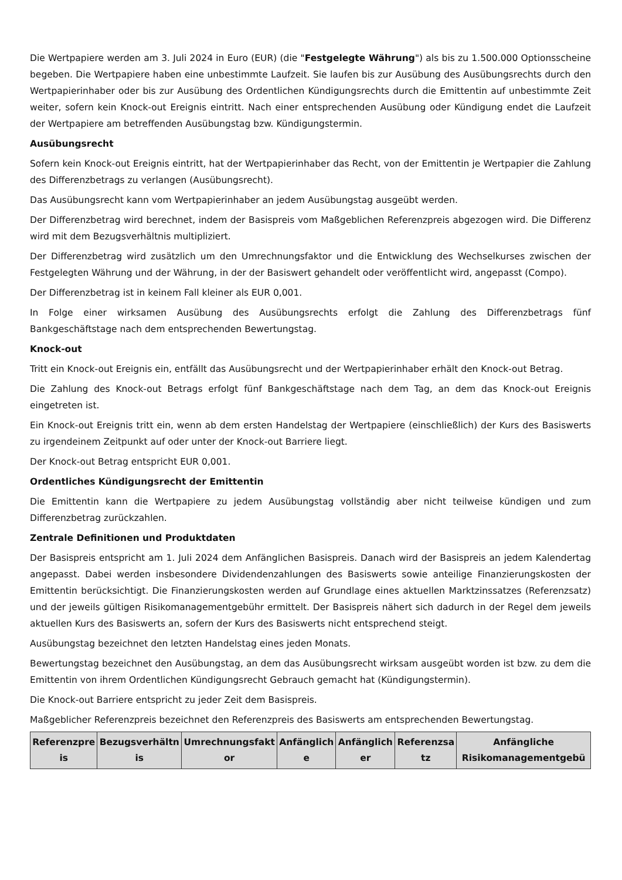Die Wertpapiere werden am 3. Juli 2024 in Euro (EUR) (die "Festgelegte Währung") als bis zu 1.500.000 Optionsscheine begeben. Die Wertpapiere haben eine unbestimmte Laufzeit. Sie laufen bis zur Ausübung des Ausübungsrechts durch den Wertpapierinhaber oder bis zur Ausübung des Ordentlichen Kündigungsrechts durch die Emittentin auf unbestimmte Zeit weiter, sofern kein Knock-out Ereignis eintritt. Nach einer entsprechenden Ausübung oder Kündigung endet die Laufzeit der Wertpapiere am betreffenden Ausübungstag bzw. Kündigungstermin.
Ausübungsrecht
Sofern kein Knock-out Ereignis eintritt, hat der Wertpapierinhaber das Recht, von der Emittentin je Wertpapier die Zahlung des Differenzbetrags zu verlangen (Ausübungsrecht).
Das Ausübungsrecht kann vom Wertpapierinhaber an jedem Ausübungstag ausgeübt werden.
Der Differenzbetrag wird berechnet, indem der Basispreis vom Maßgeblichen Referenzpreis abgezogen wird. Die Differenz wird mit dem Bezugsverhältnis multipliziert.
Der Differenzbetrag wird zusätzlich um den Umrechnungsfaktor und die Entwicklung des Wechselkurses zwischen der Festgelegten Währung und der Währung, in der der Basiswert gehandelt oder veröffentlicht wird, angepasst (Compo).
Der Differenzbetrag ist in keinem Fall kleiner als EUR 0,001.
In Folge einer wirksamen Ausübung des Ausübungsrechts erfolgt die Zahlung des Differenzbetrags fünf Bankgeschäftstage nach dem entsprechenden Bewertungstag.
Knock-out
Tritt ein Knock-out Ereignis ein, entfällt das Ausübungsrecht und der Wertpapierinhaber erhält den Knock-out Betrag.
Die Zahlung des Knock-out Betrags erfolgt fünf Bankgeschäftstage nach dem Tag, an dem das Knock-out Ereignis eingetreten ist.
Ein Knock-out Ereignis tritt ein, wenn ab dem ersten Handelstag der Wertpapiere (einschließlich) der Kurs des Basiswerts zu irgendeinem Zeitpunkt auf oder unter der Knock-out Barriere liegt.
Der Knock-out Betrag entspricht EUR 0,001.
Ordentliches Kündigungsrecht der Emittentin
Die Emittentin kann die Wertpapiere zu jedem Ausübungstag vollständig aber nicht teilweise kündigen und zum Differenzbetrag zurückzahlen.
Zentrale Definitionen und Produktdaten
Der Basispreis entspricht am 1. Juli 2024 dem Anfänglichen Basispreis. Danach wird der Basispreis an jedem Kalendertag angepasst. Dabei werden insbesondere Dividendenzahlungen des Basiswerts sowie anteilige Finanzierungskosten der Emittentin berücksichtigt. Die Finanzierungskosten werden auf Grundlage eines aktuellen Marktzinssatzes (Referenzsatz) und der jeweils gültigen Risikomanagementgebühr ermittelt. Der Basispreis nähert sich dadurch in der Regel dem jeweils aktuellen Kurs des Basiswerts an, sofern der Kurs des Basiswerts nicht entsprechend steigt.
Ausübungstag bezeichnet den letzten Handelstag eines jeden Monats.
Bewertungstag bezeichnet den Ausübungstag, an dem das Ausübungsrecht wirksam ausgeübt worden ist bzw. zu dem die Emittentin von ihrem Ordentlichen Kündigungsrecht Gebrauch gemacht hat (Kündigungstermin).
Die Knock-out Barriere entspricht zu jeder Zeit dem Basispreis.
Maßgeblicher Referenzpreis bezeichnet den Referenzpreis des Basiswerts am entsprechenden Bewertungstag.
| Referenzpre is | Bezugsverhältn is | Umrechnungsfakt or | Anfänglich e | Anfänglich er | Referenzsa tz | Anfängliche Risikomanagementgebü |
| --- | --- | --- | --- | --- | --- | --- |